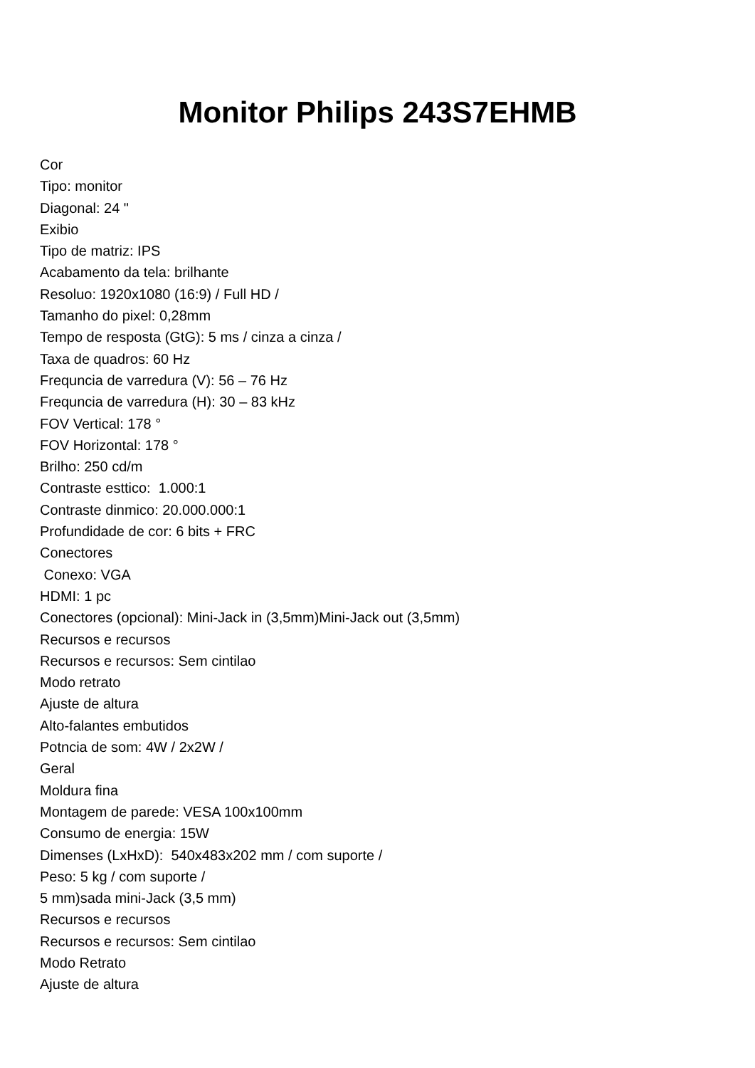Monitor Philips 243S7EHMB
Cor
Tipo: monitor
Diagonal: 24 "
Exibio
Tipo de matriz: IPS
Acabamento da tela: brilhante
Resoluo: 1920x1080 (16:9) / Full HD /
Tamanho do pixel: 0,28mm
Tempo de resposta (GtG): 5 ms / cinza a cinza /
Taxa de quadros: 60 Hz
Frequncia de varredura (V): 56 – 76 Hz
Frequncia de varredura (H): 30 – 83 kHz
FOV Vertical: 178 °
FOV Horizontal: 178 °
Brilho: 250 cd/m
Contraste esttico: 1.000:1
Contraste dinmico: 20.000.000:1
Profundidade de cor: 6 bits + FRC
Conectores
Conexo: VGA
HDMI: 1 pc
Conectores (opcional): Mini-Jack in (3,5mm)Mini-Jack out (3,5mm)
Recursos e recursos
Recursos e recursos: Sem cintilao
Modo retrato
Ajuste de altura
Alto-falantes embutidos
Potncia de som: 4W / 2x2W /
Geral
Moldura fina
Montagem de parede: VESA 100x100mm
Consumo de energia: 15W
Dimenses (LxHxD): 540x483x202 mm / com suporte /
Peso: 5 kg / com suporte /
5 mm)sada mini-Jack (3,5 mm)
Recursos e recursos
Recursos e recursos: Sem cintilao
Modo Retrato
Ajuste de altura